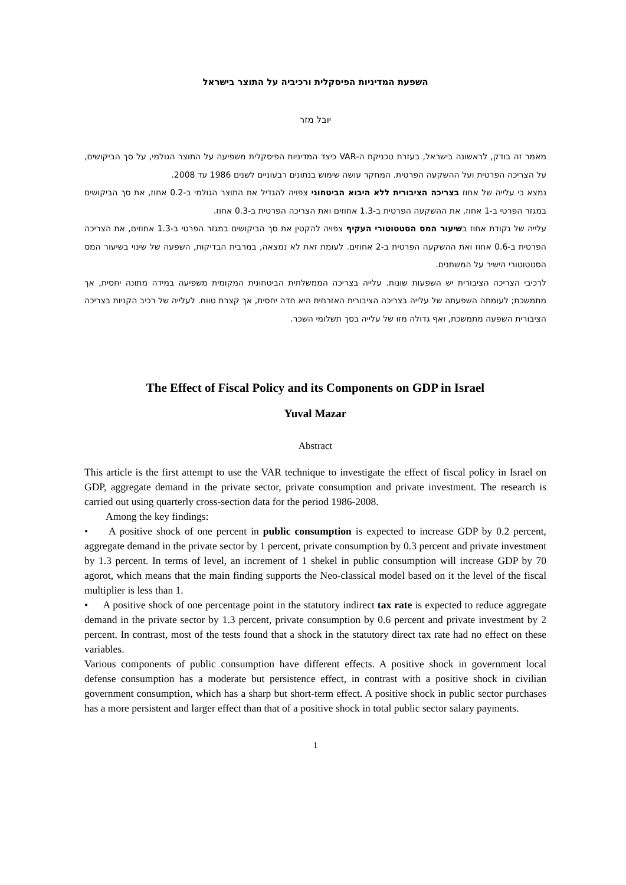השפעת המדיניות הפיסקלית ורכיביה על התוצר בישראל
יובל מזר
מאמר זה בודק, לראשונה בישראל, בעזרת טכניקת ה-VAR כיצד המדיניות הפיסקלית משפיעה על התוצר הגולמי, על סך הביקושים, על הצריכה הפרטית ועל ההשקעה הפרטית. המחקר עושה שימוש בנתונים רבעוניים לשנים 1986 עד 2008.
נמצא כי עלייה של אחוז בצריכה הציבורית ללא היבוא הביטחוני צפויה להגדיל את התוצר הגולמי ב-0.2 אחוז, את סך הביקושים במגזר הפרטי ב-1 אחוז, את ההשקעה הפרטית ב-1.3 אחוזים ואת הצריכה הפרטית ב-0.3 אחוז.
עלייה של נקודת אחוז בשיעור המס הסטטוטורי העקיף צפויה להקטין את סך הביקושים במגזר הפרטי ב-1.3 אחוזים, את הצריכה הפרטית ב-0.6 אחוז ואת ההשקעה הפרטית ב-2 אחוזים. לעומת זאת לא נמצאה, במרבית הבדיקות, השפעה של שינוי בשיעור המס הסטטוטורי הישיר על המשתנים.
לרכיבי הצריכה הציבורית יש השפעות שונות. עלייה בצריכה הממשלתית הביטחונית המקומית משפיעה במידה מתונה יחסית, אך מתמשכת; לעומתה השפעתה של עלייה בצריכה הציבורית האזרחית היא חדה יחסית, אך קצרת טווח. לעלייה של רכיב הקניות בצריכה הציבורית השפעה מתמשכת, ואף גדולה מזו של עלייה בסך תשלומי השכר.
The Effect of Fiscal Policy and its Components on GDP in Israel
Yuval Mazar
Abstract
This article is the first attempt to use the VAR technique to investigate the effect of fiscal policy in Israel on GDP, aggregate demand in the private sector, private consumption and private investment. The research is carried out using quarterly cross-section data for the period 1986-2008.
Among the key findings:
• A positive shock of one percent in public consumption is expected to increase GDP by 0.2 percent, aggregate demand in the private sector by 1 percent, private consumption by 0.3 percent and private investment by 1.3 percent. In terms of level, an increment of 1 shekel in public consumption will increase GDP by 70 agorot, which means that the main finding supports the Neo-classical model based on it the level of the fiscal multiplier is less than 1.
• A positive shock of one percentage point in the statutory indirect tax rate is expected to reduce aggregate demand in the private sector by 1.3 percent, private consumption by 0.6 percent and private investment by 2 percent. In contrast, most of the tests found that a shock in the statutory direct tax rate had no effect on these variables.
Various components of public consumption have different effects. A positive shock in government local defense consumption has a moderate but persistence effect, in contrast with a positive shock in civilian government consumption, which has a sharp but short-term effect. A positive shock in public sector purchases has a more persistent and larger effect than that of a positive shock in total public sector salary payments.
1